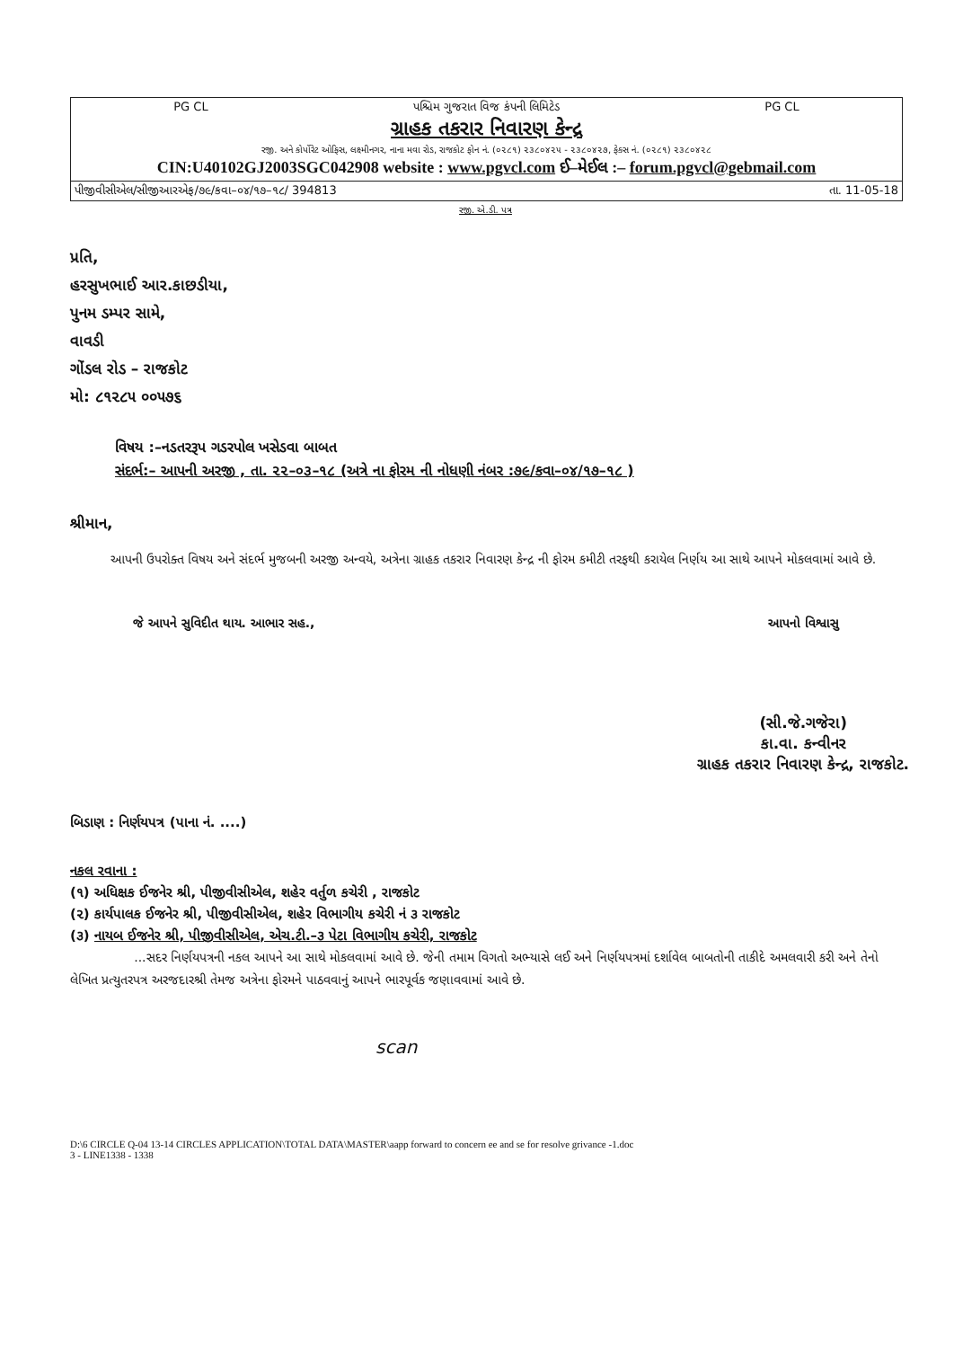PG CL પશ્ચિમ ગુજરાત વિજ કંપની લિમિટેડ PG CL
ગ્રાહક તકરાર નિવારણ કેન્દ્ર
રજી. અને કોર્પોરેટ ઓફિસ, લક્ષ્મીનગર, નાના મવા રોડ, રાજકોટ ફોન નં. (૦૨૮૧) ૨૩૮૦૪૨૫ - ૨૩૮૦૪૨૭, ફેક્સ નં. (૦૨૮૧) ૨૩૮૦૪૨૮
CIN:U40102GJ2003SGC042908 website : www.pgvcl.com ઈ–મેઈલ :– forum.pgvcl@gebmail.com
પીજીવીસીએલ/સીજીઆરએફ/૭૯/કવા–૦૪/૧૭–૧૮/ 394813 તા. 11-05-18
રજી. એ.ડી. પત્ર
પ્રતિ,
હરસુખભાઈ આર.કાછડીયા,
પુનમ ડમ્પર સામે,
વાવડી
ગોંડલ રોડ – રાજકોટ
મો: ૮૧૨૮૫ ૦૦૫૭૬
વિષય :–નડતરરૂપ ગડરપોલ ખસેડવા બાબત
સંદર્ભ:– આપની અરજી , તા. ૨૨–૦૩–૧૮ (અત્રે ના ફોરમ ની નોધણી નંબર :૭૯/કવા–૦૪/૧૭–૧૮ )
શ્રીમાન,
આપની ઉપરોક્ત વિષય અને સંદર્ભ મુજબની અરજી અન્વયે, અત્રેના ગ્રાહક તકરાર નિવારણ કેન્દ્ર ની ફોરમ કમીટી તરફથી કરાયેલ નિર્ણય આ સાથે આપને મોકલવામાં આવે છે.
જે આપને સુવિદીત થાય. આભાર સહ., આપનો વિશ્વાસુ
(સી.જે.ગજેરા)
કા.વા. કન્વીનર
ગ્રાહક તકરાર નિવારણ કેન્દ્ર, રાજકોટ.
બિડાણ : નિર્ણયપત્ર (પાના નં. ....)
નકલ રવાના :
(૧) અધિક્ષક ઈજનેર શ્રી, પીજીવીસીએલ, શહેર વર્તુળ કચેરી , રાજકોટ
(૨) કાર્યપાલક ઈજનેર શ્રી, પીજીવીસીએલ, શહેર વિભાગીય કચેરી નં ૩ રાજકોટ
(૩) નાયબ ઈજનેર શ્રી, પીજીવીસીએલ, એચ.ટી.–૩ પેટા વિભાગીય કચેરી, રાજકોટ
...સદર નિર્ણયપત્રની નકલ આપને આ સાથે મોકલવામાં આવે છે. જેની તમામ વિગતો અભ્યાસે લઈ અને નિર્ણયપત્રમાં દર્શાવેલ બાબતોની તાકીદે અમલવારી કરી અને તેનો લેખિત પ્રત્યુતરપત્ર અરજદારશ્રી તેમજ અત્રેના ફોરમને પાઠવવાનું આપને ભારપૂર્વક જણાવવામાં આવે છે.
scan
D:\6 CIRCLE Q-04 13-14 CIRCLES APPLICATION\TOTAL DATA\MASTER\aapp forward to concern ee and se for resolve grivance -1.doc
3 - LINE1338 - 1338